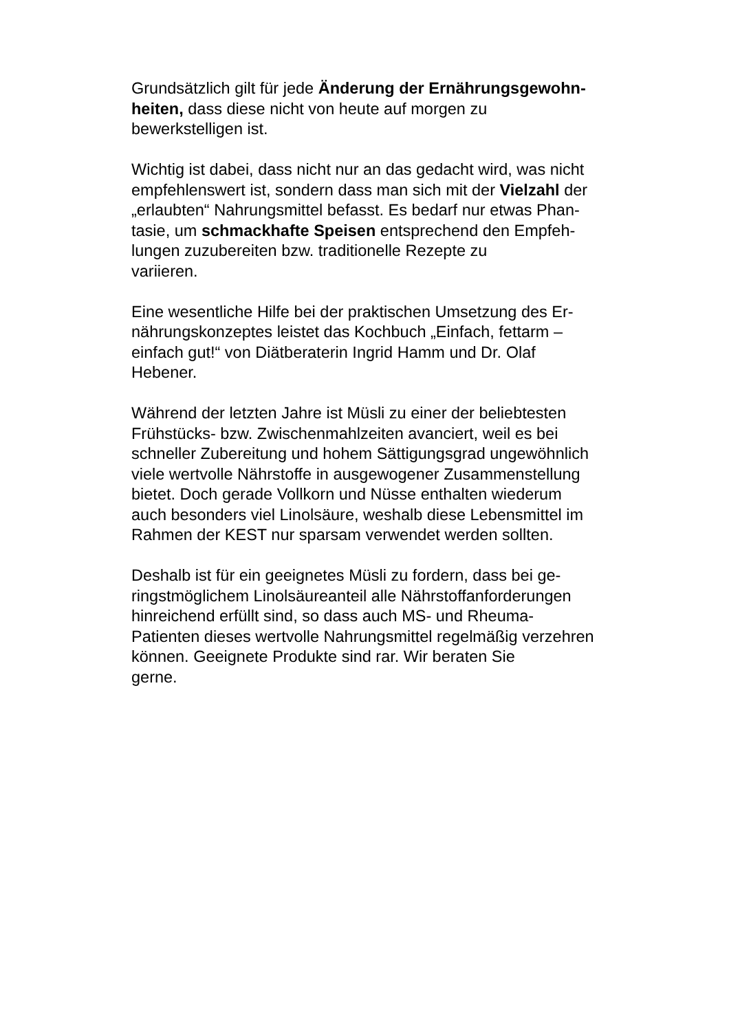Grundsätzlich gilt für jede Änderung der Ernährungsgewohn-
heiten, dass diese nicht von heute auf morgen zu
bewerkstelligen ist.
Wichtig ist dabei, dass nicht nur an das gedacht wird, was nicht
empfehlenswert ist, sondern dass man sich mit der Vielzahl der
„erlaubten“ Nahrungsmittel befasst. Es bedarf nur etwas Phan-
tasie, um schmackhafte Speisen entsprechend den Empfeh-
lungen zuzubereiten bzw. traditionelle Rezepte zu
variieren.
Eine wesentliche Hilfe bei der praktischen Umsetzung des Er-
nährungskonzeptes leistet das Kochbuch „Einfach, fettarm –
einfach gut!“ von Diätberaterin Ingrid Hamm und Dr. Olaf
Hebener.
Während der letzten Jahre ist Müsli zu einer der beliebtesten
Frühstücks- bzw. Zwischenmahlzeiten avanciert, weil es bei
schneller Zubereitung und hohem Sättigungsgrad ungewöhnlich
viele wertvolle Nährstoffe in ausgewogener Zusammenstellung
bietet. Doch gerade Vollkorn und Nüsse enthalten wiederum
auch besonders viel Linolsäure, weshalb diese Lebensmittel im
Rahmen der KEST nur sparsam verwendet werden sollten.
Deshalb ist für ein geeignetes Müsli zu fordern, dass bei ge-
ringstmöglichem Linolsäureanteil alle Nährstoffanforderungen
hinreichend erfüllt sind, so dass auch MS- und Rheuma-
Patienten dieses wertvolle Nahrungsmittel regelmäßig verzehren
können. Geeignete Produkte sind rar. Wir beraten Sie
gerne.